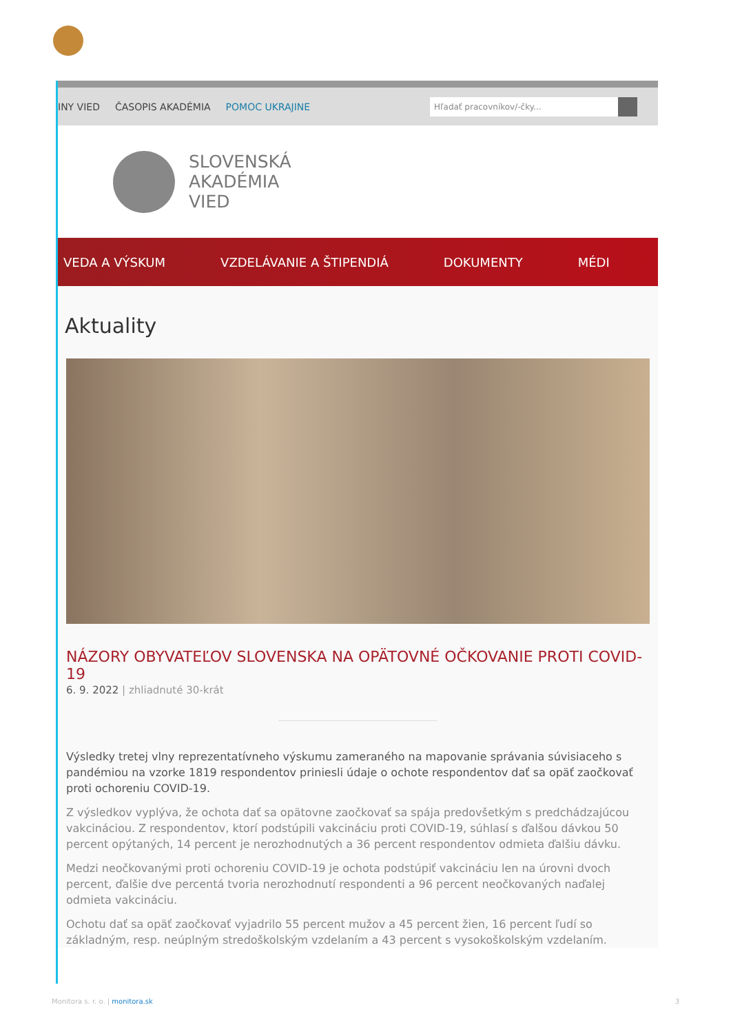INY VIED ČASOPIS AKADÉMIA POMOC UKRAJINE
Hľadať pracovníkov/-čky...
SLOVENSKÁ
AKADÉMIA
VIED
VEDA A VÝSKUM VZDELÁVANIE A ŠTIPENDIÁ DOKUMENTY MÉDI
Aktuality
NÁZORY OBYVATEĽOV SLOVENSKA NA OPÄTOVNÉ OČKOVANIE PROTI COVID-19
6. 9. 2022 | zhliadnuté 30-krát
Výsledky tretej vlny reprezentatívneho výskumu zameraného na mapovanie správania súvisiaceho s pandémiou na vzorke 1819 respondentov priniesli údaje o ochote respondentov dať sa opäť zaočkovať proti ochoreniu COVID-19.
Z výsledkov vyplýva, že ochota dať sa opätovne zaočkovať sa spája predovšetkým s predchádzajúcou vakcináciou. Z respondentov, ktorí podstúpili vakcináciu proti COVID-19, súhlasí s ďalšou dávkou 50 percent opýtaných, 14 percent je nerozhodnutých a 36 percent respondentov odmieta ďalšiu dávku.
Medzi neočkovanými proti ochoreniu COVID-19 je ochota podstúpiť vakcináciu len na úrovni dvoch percent, ďalšie dve percentá tvoria nerozhodnutí respondenti a 96 percent neočkovaných naďalej odmieta vakcináciu.
Ochotu dať sa opäť zaočkovať vyjadrilo 55 percent mužov a 45 percent žien, 16 percent ľudí so základným, resp. neúplným stredoškolským vzdelaním a 43 percent s vysokoškolským vzdelaním.
Monitora s. r. o. | monitora.sk
3